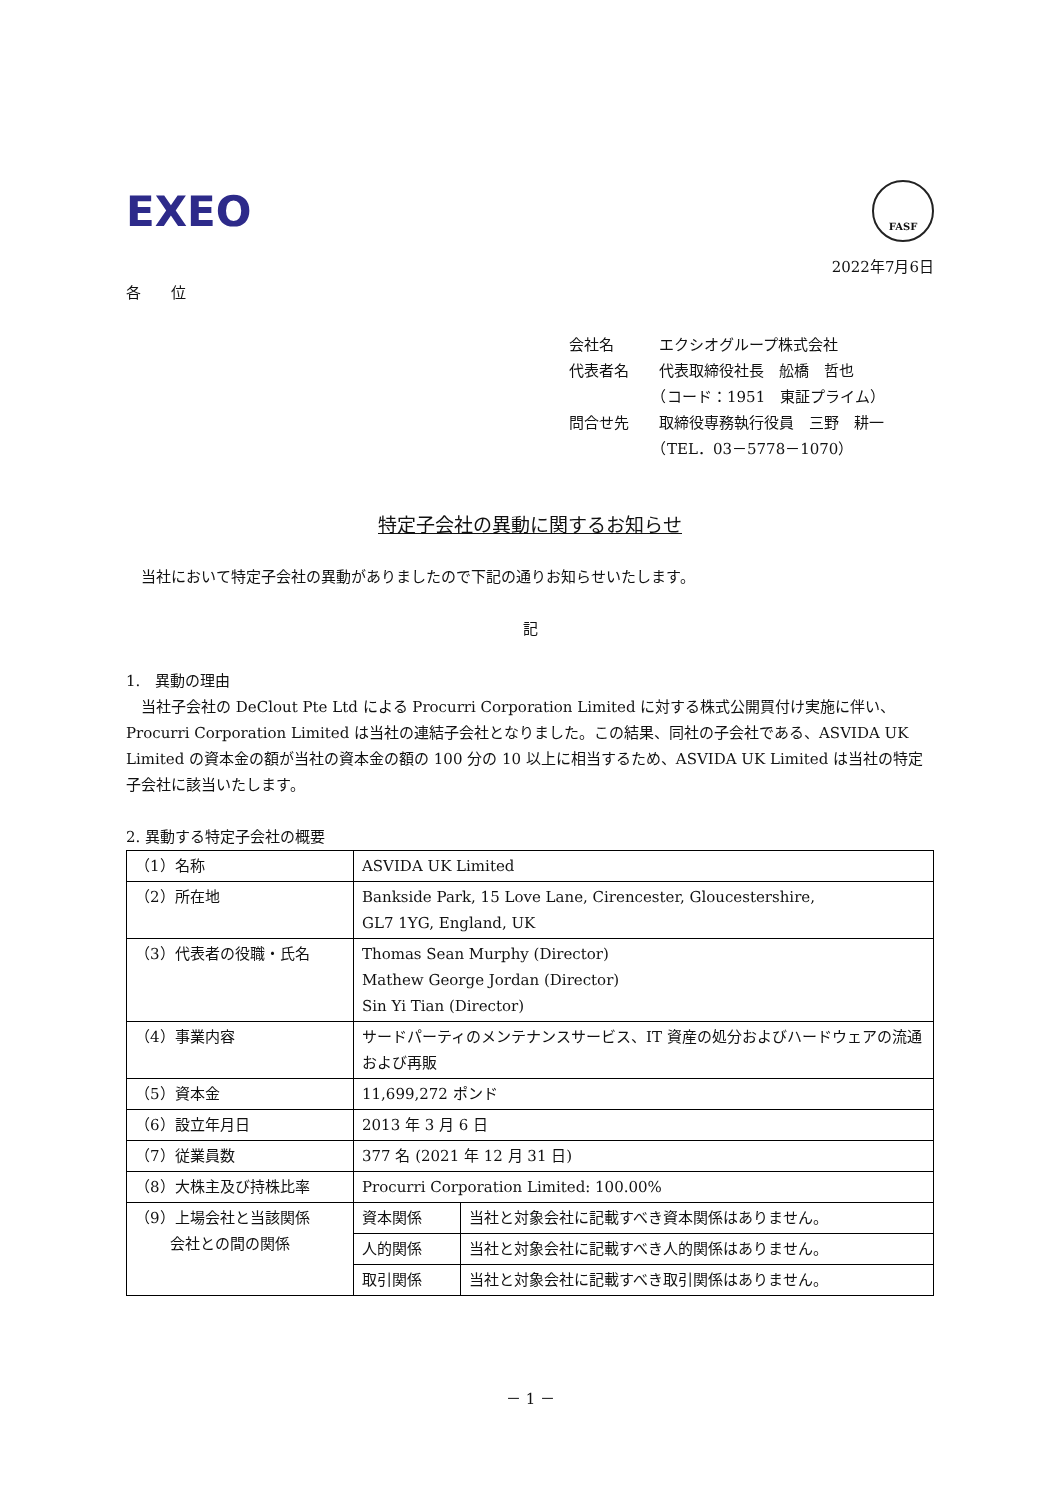EXEO
FASF
2022年7月6日
各　　位
会社名　　　エクシオグループ株式会社
代表者名　　代表取締役社長　舩橋　哲也
　　　　　　（コード：1951　東証プライム）
問合せ先　　取締役専務執行役員　三野　耕一
　　　　　　（TEL．03－5778－1070）
特定子会社の異動に関するお知らせ
　当社において特定子会社の異動がありましたので下記の通りお知らせいたします。
記
1.　異動の理由
　当社子会社の DeClout Pte Ltd による Procurri Corporation Limited に対する株式公開買付け実施に伴い、Procurri Corporation Limited は当社の連結子会社となりました。この結果、同社の子会社である、ASVIDA UK Limited の資本金の額が当社の資本金の額の 100 分の 10 以上に相当するため、ASVIDA UK Limited は当社の特定子会社に該当いたします。
2. 異動する特定子会社の概要
| （1）名称 | ASVIDA UK Limited | |
| （2）所在地 | Bankside Park, 15 Love Lane, Cirencester, Gloucestershire, GL7 1YG, England, UK | |
| （3）代表者の役職・氏名 | Thomas Sean Murphy (Director) Mathew George Jordan (Director) Sin Yi Tian (Director) | |
| （4）事業内容 | サードパーティのメンテナンスサービス、IT 資産の処分およびハードウェアの流通および再販 | |
| （5）資本金 | 11,699,272 ポンド | |
| （6）設立年月日 | 2013 年 3 月 6 日 | |
| （7）従業員数 | 377 名 (2021 年 12 月 31 日) | |
| （8）大株主及び持株比率 | Procurri Corporation Limited: 100.00% | |
| （9）上場会社と当該関係 会社との間の関係 | 資本関係 | 当社と対象会社に記載すべき資本関係はありません。 |
| | 人的関係 | 当社と対象会社に記載すべき人的関係はありません。 |
| | 取引関係 | 当社と対象会社に記載すべき取引関係はありません。 |
－ 1 －